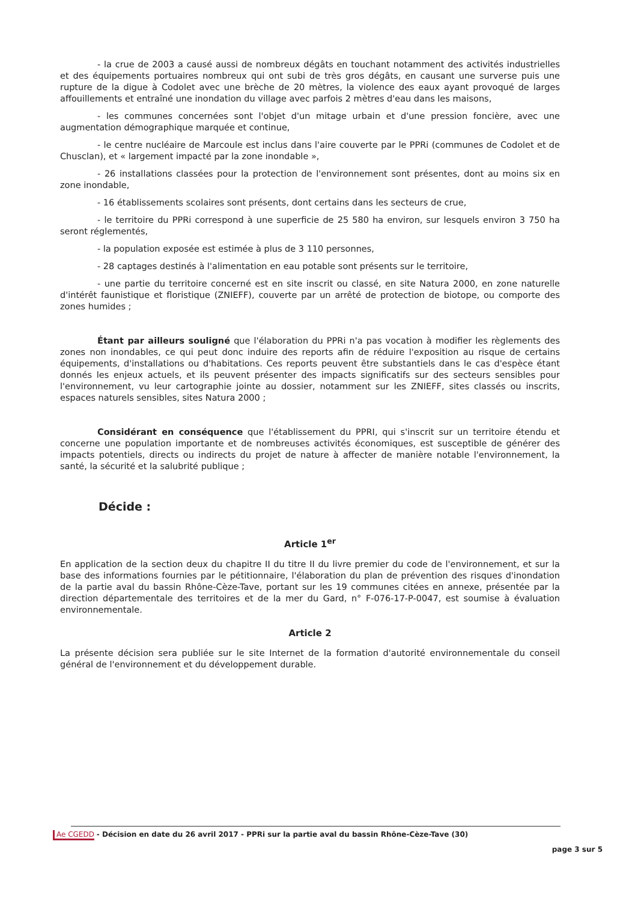- la crue de 2003 a causé aussi de nombreux dégâts en touchant notamment des activités industrielles et des équipements portuaires nombreux qui ont subi de très gros dégâts, en causant une surverse puis une rupture de la digue à Codolet avec une brèche de 20 mètres, la violence des eaux ayant provoqué de larges affouillements et entraîné une inondation du village avec parfois 2 mètres d'eau dans les maisons,
- les communes concernées sont l'objet d'un mitage urbain et d'une pression foncière, avec une augmentation démographique marquée et continue,
- le centre nucléaire de Marcoule est inclus dans l'aire couverte par le PPRi (communes de Codolet et de Chusclan), et « largement impacté par la zone inondable »,
- 26 installations classées pour la protection de l'environnement sont présentes, dont au moins six en zone inondable,
- 16 établissements scolaires sont présents, dont certains dans les secteurs de crue,
- le territoire du PPRi correspond à une superficie de 25 580 ha environ, sur lesquels environ 3 750 ha seront réglementés,
- la population exposée est estimée à plus de 3 110 personnes,
- 28 captages destinés à l'alimentation en eau potable sont présents sur le territoire,
- une partie du territoire concerné est en site inscrit ou classé, en site Natura 2000, en zone naturelle d'intérêt faunistique et floristique (ZNIEFF), couverte par un arrêté de protection de biotope, ou comporte des zones humides ;
Étant par ailleurs souligné que l'élaboration du PPRi n'a pas vocation à modifier les règlements des zones non inondables, ce qui peut donc induire des reports afin de réduire l'exposition au risque de certains équipements, d'installations ou d'habitations. Ces reports peuvent être substantiels dans le cas d'espèce étant donnés les enjeux actuels, et ils peuvent présenter des impacts significatifs sur des secteurs sensibles pour l'environnement, vu leur cartographie jointe au dossier, notamment sur les ZNIEFF, sites classés ou inscrits, espaces naturels sensibles, sites Natura 2000 ;
Considérant en conséquence que l'établissement du PPRI, qui s'inscrit sur un territoire étendu et concerne une population importante et de nombreuses activités économiques, est susceptible de générer des impacts potentiels, directs ou indirects du projet de nature à affecter de manière notable l'environnement, la santé, la sécurité et la salubrité publique ;
Décide :
Article 1<sup>er</sup>
En application de la section deux du chapitre II du titre II du livre premier du code de l'environnement, et sur la base des informations fournies par le pétitionnaire, l'élaboration du plan de prévention des risques d'inondation de la partie aval du bassin Rhône-Cèze-Tave, portant sur les 19 communes citées en annexe, présentée par la direction départementale des territoires et de la mer du Gard, n° F-076-17-P-0047, est soumise à évaluation environnementale.
Article 2
La présente décision sera publiée sur le site Internet de la formation d'autorité environnementale du conseil général de l'environnement et du développement durable.
Ae CGEDD - Décision en date du 26 avril 2017 - PPRi sur la partie aval du bassin Rhône-Cèze-Tave (30)
page 3 sur 5